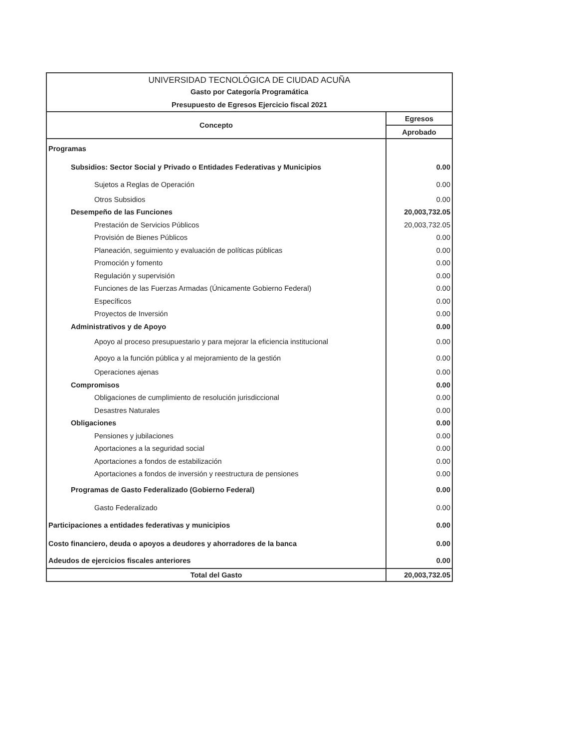| UNIVERSIDAD TECNOLÓGICA DE CIUDAD ACUÑA | |
| Gasto por Categoría Programática | |
| Presupuesto de Egresos Ejercicio fiscal 2021 | |
| Concepto | Egresos |
| | Aprobado |
| Programas | |
| Subsidios: Sector Social y Privado o Entidades Federativas y Municipios | 0.00 |
| Sujetos a Reglas de Operación | 0.00 |
| Otros Subsidios | 0.00 |
| Desempeño de las Funciones | 20,003,732.05 |
| Prestación de Servicios Públicos | 20,003,732.05 |
| Provisión de Bienes Públicos | 0.00 |
| Planeación, seguimiento y evaluación de políticas públicas | 0.00 |
| Promoción y fomento | 0.00 |
| Regulación y supervisión | 0.00 |
| Funciones de las Fuerzas Armadas (Únicamente Gobierno Federal) | 0.00 |
| Específicos | 0.00 |
| Proyectos de Inversión | 0.00 |
| Administrativos y de Apoyo | 0.00 |
| Apoyo al proceso presupuestario y para mejorar la eficiencia institucional | 0.00 |
| Apoyo a la función pública y al mejoramiento de la gestión | 0.00 |
| Operaciones ajenas | 0.00 |
| Compromisos | 0.00 |
| Obligaciones de cumplimiento de resolución jurisdiccional | 0.00 |
| Desastres Naturales | 0.00 |
| Obligaciones | 0.00 |
| Pensiones y jubilaciones | 0.00 |
| Aportaciones a la seguridad social | 0.00 |
| Aportaciones a fondos de estabilización | 0.00 |
| Aportaciones a fondos de inversión y reestructura de pensiones | 0.00 |
| Programas de Gasto Federalizado (Gobierno Federal) | 0.00 |
| Gasto Federalizado | 0.00 |
| Participaciones a entidades federativas y municipios | 0.00 |
| Costo financiero, deuda o apoyos a deudores y ahorradores de la banca | 0.00 |
| Adeudos de ejercicios fiscales anteriores | 0.00 |
| Total del Gasto | 20,003,732.05 |